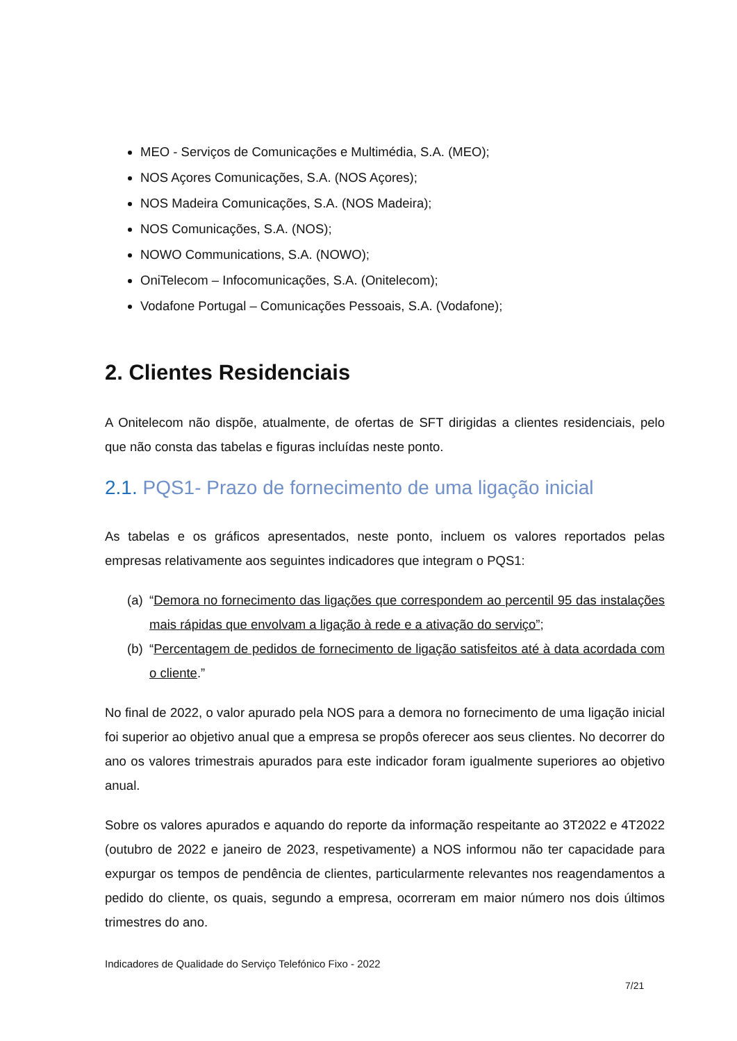MEO - Serviços de Comunicações e Multimédia, S.A. (MEO);
NOS Açores Comunicações, S.A. (NOS Açores);
NOS Madeira Comunicações, S.A. (NOS Madeira);
NOS Comunicações, S.A. (NOS);
NOWO Communications, S.A. (NOWO);
OniTelecom – Infocomunicações, S.A. (Onitelecom);
Vodafone Portugal – Comunicações Pessoais, S.A. (Vodafone);
2. Clientes Residenciais
A Onitelecom não dispõe, atualmente, de ofertas de SFT dirigidas a clientes residenciais, pelo que não consta das tabelas e figuras incluídas neste ponto.
2.1. PQS1- Prazo de fornecimento de uma ligação inicial
As tabelas e os gráficos apresentados, neste ponto, incluem os valores reportados pelas empresas relativamente aos seguintes indicadores que integram o PQS1:
(a) “Demora no fornecimento das ligações que correspondem ao percentil 95 das instalações mais rápidas que envolvam a ligação à rede e a ativação do serviço”;
(b) “Percentagem de pedidos de fornecimento de ligação satisfeitos até à data acordada com o cliente.”
No final de 2022, o valor apurado pela NOS para a demora no fornecimento de uma ligação inicial foi superior ao objetivo anual que a empresa se propôs oferecer aos seus clientes. No decorrer do ano os valores trimestrais apurados para este indicador foram igualmente superiores ao objetivo anual.
Sobre os valores apurados e aquando do reporte da informação respeitante ao 3T2022 e 4T2022 (outubro de 2022 e janeiro de 2023, respetivamente) a NOS informou não ter capacidade para expurgar os tempos de pendência de clientes, particularmente relevantes nos reagendamentos a pedido do cliente, os quais, segundo a empresa, ocorreram em maior número nos dois últimos trimestres do ano.
Indicadores de Qualidade do Serviço Telefónico Fixo - 2022
7/21